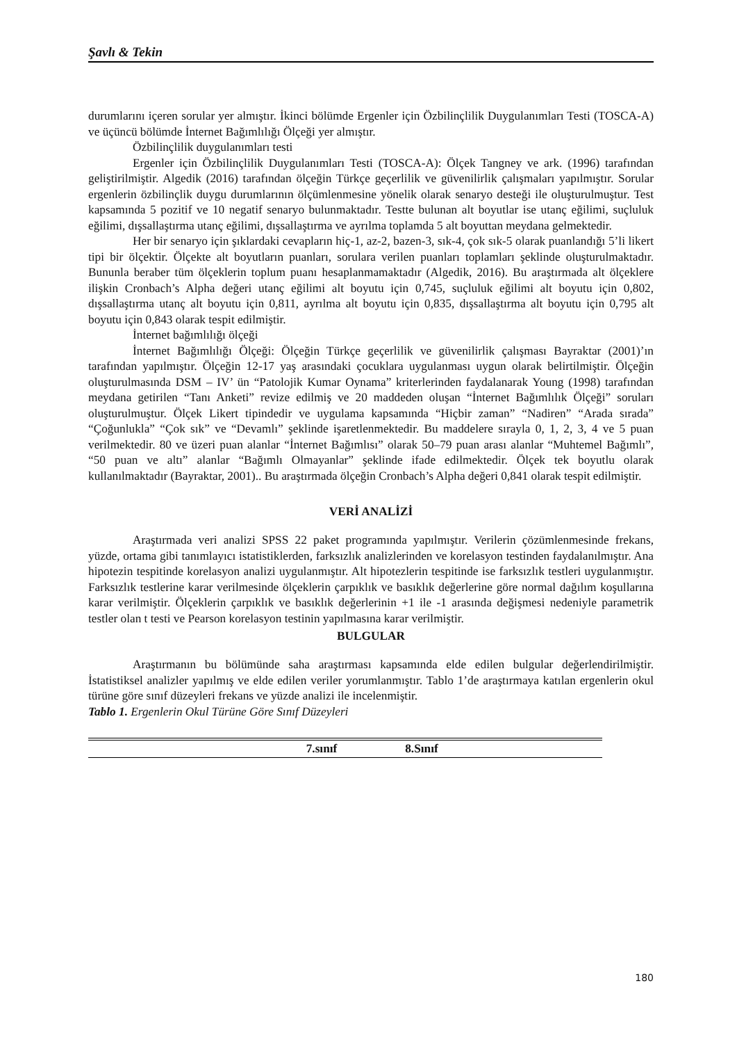Şavlı & Tekin
durumlarını içeren sorular yer almıştır. İkinci bölümde Ergenler için Özbilinçlilik Duygulanımları Testi (TOSCA-A) ve üçüncü bölümde İnternet Bağımlılığı Ölçeği yer almıştır.
Özbilinçlilik duygulanımları testi
Ergenler için Özbilinçlilik Duygulanımları Testi (TOSCA-A): Ölçek Tangney ve ark. (1996) tarafından geliştirilmiştir. Algedik (2016) tarafından ölçeğin Türkçe geçerlilik ve güvenilirlik çalışmaları yapılmıştır. Sorular ergenlerin özbilinçlik duygu durumlarının ölçümlenmesine yönelik olarak senaryo desteği ile oluşturulmuştur. Test kapsamında 5 pozitif ve 10 negatif senaryo bulunmaktadır. Testte bulunan alt boyutlar ise utanç eğilimi, suçluluk eğilimi, dışsallaştırma utanç eğilimi, dışsallaştırma ve ayrılma toplamda 5 alt boyuttan meydana gelmektedir.
Her bir senaryo için şıklardaki cevapların hiç-1, az-2, bazen-3, sık-4, çok sık-5 olarak puanlandığı 5’li likert tipi bir ölçektir. Ölçekte alt boyutların puanları, sorulara verilen puanları toplamları şeklinde oluşturulmaktadır. Bununla beraber tüm ölçeklerin toplum puanı hesaplanmamaktadır (Algedik, 2016). Bu araştırmada alt ölçeklere ilişkin Cronbach’s Alpha değeri utanç eğilimi alt boyutu için 0,745, suçluluk eğilimi alt boyutu için 0,802, dışsallaştırma utanç alt boyutu için 0,811, ayrılma alt boyutu için 0,835, dışsallaştırma alt boyutu için 0,795 alt boyutu için 0,843 olarak tespit edilmiştir.
İnternet bağımlılığı ölçeği
İnternet Bağımlılığı Ölçeği: Ölçeğin Türkçe geçerlilik ve güvenilirlik çalışması Bayraktar (2001)’ın tarafından yapılmıştır. Ölçeğin 12-17 yaş arasındaki çocuklara uygulanması uygun olarak belirtilmiştir. Ölçeğin oluşturulmasında DSM – IV’ ün “Patolojik Kumar Oynama” kriterlerinden faydalanarak Young (1998) tarafından meydana getirilen “Tanı Anketi” revize edilmiş ve 20 maddeden oluşan “İnternet Bağımlılık Ölçeği” soruları oluşturulmuştur. Ölçek Likert tipindedir ve uygulama kapsamında “Hiçbir zaman” “Nadiren” “Arada sırada” “Çoğunlukla” “Çok sık” ve “Devamlı” şeklinde işaretlenmektedir. Bu maddelere sırayla 0, 1, 2, 3, 4 ve 5 puan verilmektedir. 80 ve üzeri puan alanlar “İnternet Bağımlısı” olarak 50–79 puan arası alanlar “Muhtemel Bağımlı”, “50 puan ve altı” alanlar “Bağımlı Olmayanlar” şeklinde ifade edilmektedir. Ölçek tek boyutlu olarak kullanılmaktadır (Bayraktar, 2001).. Bu araştırmada ölçeğin Cronbach’s Alpha değeri 0,841 olarak tespit edilmiştir.
VERİ ANALİZİ
Araştırmada veri analizi SPSS 22 paket programında yapılmıştır. Verilerin çözümlenmesinde frekans, yüzde, ortama gibi tanımlayıcı istatistiklerden, farksızlık analizlerinden ve korelasyon testinden faydalanılmıştır. Ana hipotezin tespitinde korelasyon analizi uygulanmıştır. Alt hipotezlerin tespitinde ise farksızlık testleri uygulanmıştır. Farksızlık testlerine karar verilmesinde ölçeklerin çarpıklık ve basıklık değerlerine göre normal dağılım koşullarına karar verilmiştir. Ölçeklerin çarpıklık ve basıklık değerlerinin +1 ile -1 arasında değişmesi nedeniyle parametrik testler olan t testi ve Pearson korelasyon testinin yapılmasına karar verilmiştir.
BULGULAR
Araştırmanın bu bölümünde saha araştırması kapsamında elde edilen bulgular değerlendirilmiştir. İstatistiksel analizler yapılmış ve elde edilen veriler yorumlanmıştır. Tablo 1’de araştırmaya katılan ergenlerin okul türüne göre sınıf düzeyleri frekans ve yüzde analizi ile incelenmiştir.
Tablo 1. Ergenlerin Okul Türüne Göre Sınıf Düzeyleri
| | 7.sınıf | 8.Sınıf | |
| --- | --- | --- | --- |
180